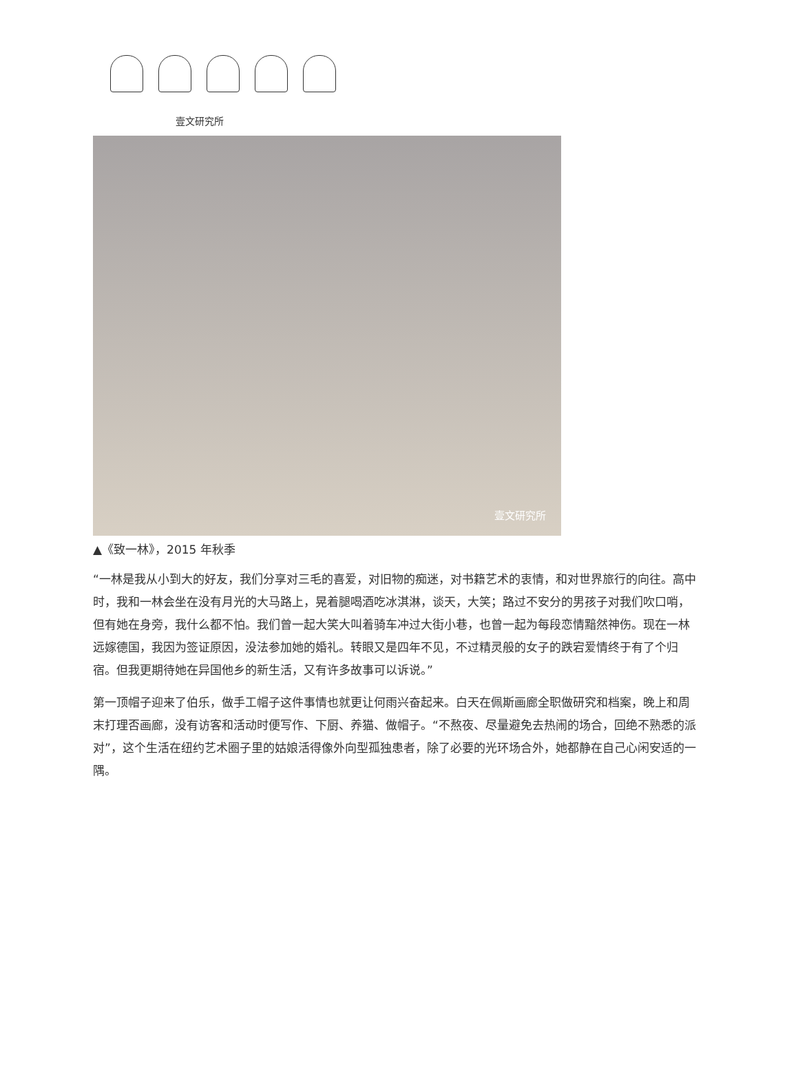壹文研究所
壹文研究所
▲《致一林》，2015 年秋季
“一林是我从小到大的好友，我们分享对三毛的喜爱，对旧物的痴迷，对书籍艺术的衷情，和对世界旅行的向往。高中时，我和一林会坐在没有月光的大马路上，晃着腿喝酒吃冰淇淋，谈天，大笑；路过不安分的男孩子对我们吹口哨，但有她在身旁，我什么都不怕。我们曾一起大笑大叫着骑车冲过大街小巷，也曾一起为每段恋情黯然神伤。现在一林远嫁德国，我因为签证原因，没法参加她的婚礼。转眼又是四年不见，不过精灵般的女子的跌宕爱情终于有了个归宿。但我更期待她在异国他乡的新生活，又有许多故事可以诉说。”
第一顶帽子迎来了伯乐，做手工帽子这件事情也就更让何雨兴奋起来。白天在佩斯画廊全职做研究和档案，晚上和周末打理否画廊，没有访客和活动时便写作、下厨、养猫、做帽子。“不熬夜、尽量避免去热闹的场合，回绝不熟悉的派对”，这个生活在纽约艺术圈子里的姑娘活得像外向型孤独患者，除了必要的光环场合外，她都静在自己心闲安适的一隅。